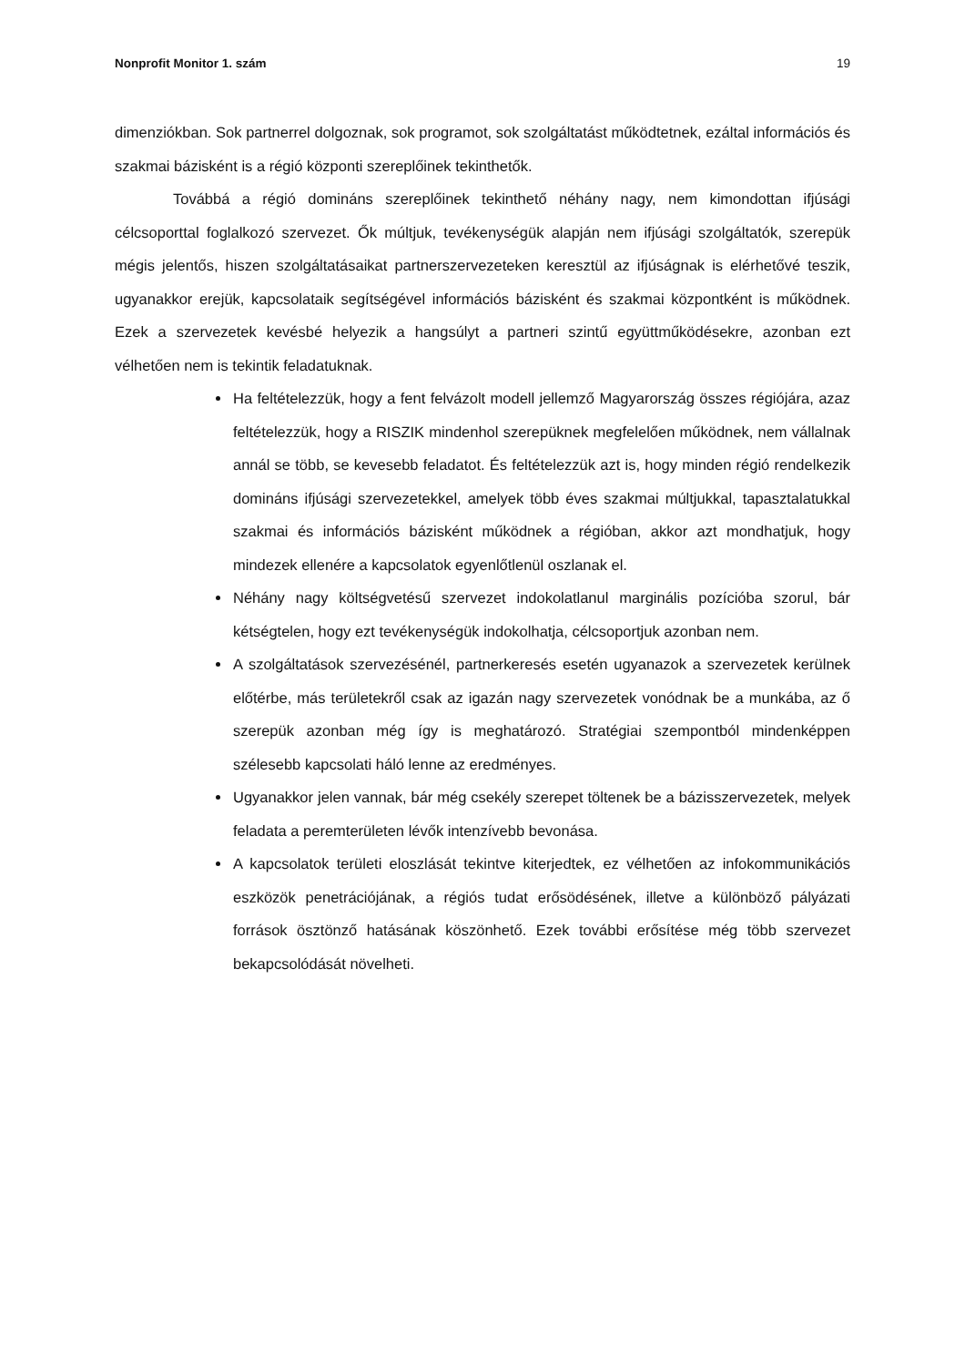Nonprofit Monitor 1. szám 19
dimenziókban. Sok partnerrel dolgoznak, sok programot, sok szolgáltatást működtetnek, ezáltal információs és szakmai bázisként is a régió központi szereplőinek tekinthetők.
Továbbá a régió domináns szereplőinek tekinthető néhány nagy, nem kimondottan ifjúsági célcsoporttal foglalkozó szervezet. Ők múltjuk, tevékenységük alapján nem ifjúsági szolgáltatók, szerepük mégis jelentős, hiszen szolgáltatásaikat partnerszervezeteken keresztül az ifjúságnak is elérhetővé teszik, ugyanakkor erejük, kapcsolataik segítségével információs bázisként és szakmai központként is működnek. Ezek a szervezetek kevésbé helyezik a hangsúlyt a partneri szintű együttműködésekre, azonban ezt vélhetően nem is tekintik feladatuknak.
Ha feltételezzük, hogy a fent felvázolt modell jellemző Magyarország összes régiójára, azaz feltételezzük, hogy a RISZIK mindenhol szerepüknek megfelelően működnek, nem vállalnak annál se több, se kevesebb feladatot. És feltételezzük azt is, hogy minden régió rendelkezik domináns ifjúsági szervezetekkel, amelyek több éves szakmai múltjukkal, tapasztalatukkal szakmai és információs bázisként működnek a régióban, akkor azt mondhatjuk, hogy mindezek ellenére a kapcsolatok egyenlőtlenül oszlanak el.
Néhány nagy költségvetésű szervezet indokolatlanul marginális pozícióba szorul, bár kétségtelen, hogy ezt tevékenységük indokolhatja, célcsoportjuk azonban nem.
A szolgáltatások szervezésénél, partnerkeresés esetén ugyanazok a szervezetek kerülnek előtérbe, más területekről csak az igazán nagy szervezetek vonódnak be a munkába, az ő szerepük azonban még így is meghatározó. Stratégiai szempontból mindenképpen szélesebb kapcsolati háló lenne az eredményes.
Ugyanakkor jelen vannak, bár még csekély szerepet töltenek be a bázisszervezetek, melyek feladata a peremterületen lévők intenzívebb bevonása.
A kapcsolatok területi eloszlását tekintve kiterjedtek, ez vélhetően az infokommunikációs eszközök penetrációjának, a régiós tudat erősödésének, illetve a különböző pályázati források ösztönző hatásának köszönhető. Ezek további erősítése még több szervezet bekapcsolódását növelheti.